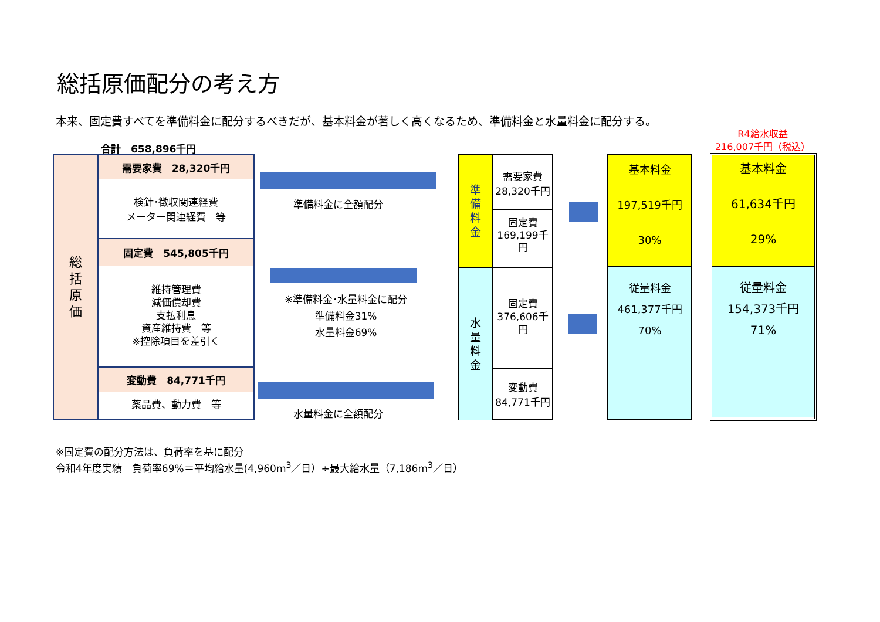総括原価配分の考え方
本来、固定費すべてを準備料金に配分するべきだが、基本料金が著しく高くなるため、準備料金と水量料金に配分する。
合計　658,896千円
R4給水収益
216,007千円（税込）
総
括
原
価
需要家費　28,320千円
検針･徴収関連経費
メーター関連経費　等
固定費　545,805千円
維持管理費
減価償却費
支払利息
資産維持費　等
※控除項目を差引く
変動費　84,771千円
薬品費、動力費　等
準備料金に全額配分
※準備料金･水量料金に配分
準備料金31%
水量料金69%
水量料金に全額配分
準
備
料
金
需要家費
28,320千円
固定費
169,199千
円
水
量
料
金
固定費
376,606千
円
変動費
84,771千円
基本料金
197,519千円
30%
従量料金
461,377千円
70%
基本料金
61,634千円
29%
従量料金
154,373千円
71%
※固定費の配分方法は、負荷率を基に配分
令和4年度実績　負荷率69%＝平均給水量(4,960m<sup>3</sup>／日）÷最大給水量（7,186m<sup>3</sup>／日）